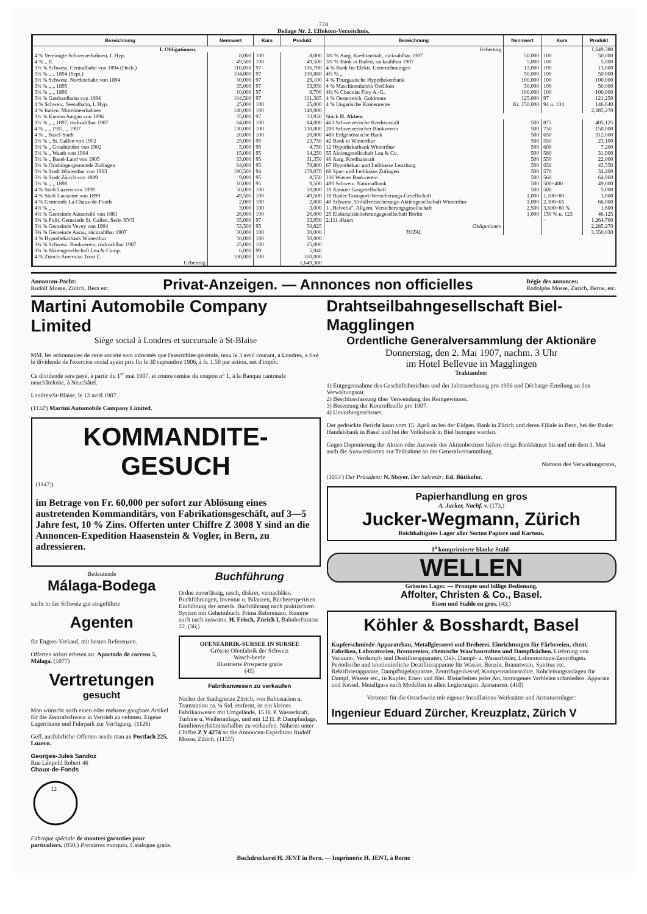724
Beilage Nr. 2. Effekten-Verzeichnis.
| Bezeichnung | Nennwert | Kurs | Produkt |
| --- | --- | --- | --- |
| I. Obligationen. | | | |
| 4 % Vereinigte Schweizerbahnen, I. Hyp. | 8,000 | 100 | 8,000 |
| 4 % „ II. | 49,500 | 100 | 49,500 |
| 3½ % Schweiz. Centralbahn von 1894 (Dezb.) | 110,000 | 97 | 106,700 |
| 3½ % „ „ 1894 (Sept.) | 104,000 | 97 | 100,880 |
| 3½ % Schweiz. Nordostbahn von 1894 | 30,000 | 97 | 29,100 |
| 3½ % „ „ 1895 | 35,000 | 97 | 33,950 |
| 3½ % „ „ 1896 | 10,000 | 97 | 9,700 |
| 3½ % Gotthardbahn von 1894 | 104,500 | 97 | 101,365 |
| 4 % Schweiz. Seetalbahn, I. Hyp. | 25,000 | 100 | 25,000 |
| 4 % Italien. Mittelmeerbahnen | 140,000 | 100 | 140,000 |
| 3½ % Kanton Aargau von 1896 | 35,000 | 97 | 33,950 |
| 3½ % „ „ 1897, rückzahlbar 1907 | 84,000 | 100 | 84,000 |
| 4 % „ „ 1901, „ 1907 | 130,000 | 100 | 130,000 |
| 4 % „ Basel-Stadt | 20,000 | 100 | 20,000 |
| 3½ % „ St. Gallen von 1902 | 25,000 | 95 | 23,750 |
| 3½ % „ Graubünden von 1902 | 5,000 | 95 | 4,750 |
| 3½ % „ Waadt von 1904 | 15,000 | 95 | 14,250 |
| 3½ % „ Basel-Land von 1905 | 33,000 | 95 | 31,350 |
| 3½ % Ortsbürgergemeinde Zofingen | 84,000 | 95 | 79,800 |
| 3½ % Stadt Winterthur von 1903 | 190,500 | 94 | 179,070 |
| 3½ % Stadt Zürich von 1889 | 9,000 | 95 | 8,550 |
| 3½ % „ „ 1898 | 10,000 | 95 | 9,500 |
| 4 % Stadt Luzern von 1899 | 50,000 | 100 | 50,000 |
| 4 % Stadt Lausanne von 1899 | 49,500 | 100 | 49,500 |
| 4 % Gemeinde La Chaux-de-Fonds | 2,000 | 100 | 2,000 |
| 4½ % „ „ | 3,000 | 100 | 3,000 |
| 4½ % Gemeinde Aussersihl von 1881 | 26,000 | 100 | 26,000 |
| 3¾ % Polit. Gemeinde St. Gallen, Serie XVII | 35,000 | 97 | 33,950 |
| 3½ % Gemeinde Vevey von 1904 | 53,500 | 95 | 50,825 |
| 3¾ % Gemeinde Aarau, rückzahlbar 1907 | 30,000 | 100 | 30,000 |
| 4 % Hypothekarbank Winterthur | 50,000 | 100 | 50,000 |
| 3¾ % Schweiz. Bankverein, rückzahlbar 1907 | 25,000 | 100 | 25,000 |
| 3¾ % Aktiengesellschaft Leu & Comp. | 6,000 | 99 | 5,940 |
| 4 % Zürich-American Trust C. | 100,000 | 100 | 100,000 |
| Uebertrag | | | 1,649,380 |
| Bezeichnung | Nennwert | Kurs | Produkt |
| --- | --- | --- | --- |
| Uebertrag | | | 1,649,380 |
| 3¾ % Aarg. Kreditanstalt, rückzahlbar 1907 | 50,000 | 100 | 50,000 |
| 3¾ % Bank in Baden, rückzahlbar 1907 | 5,000 | 100 | 5,000 |
| 4 % Bank für Elektr. Unternehmungen | 13,000 | 100 | 13,000 |
| 4½ % „ | 50,000 | 100 | 50,000 |
| 4 % Thurgauische Hypothekenbank | 100,000 | 100 | 100,000 |
| 4 % Maschinenfabrik Oerlikon | 50,000 | 100 | 50,000 |
| 4½ % Chocolat Frey A.-G. | 100,000 | 100 | 100,000 |
| 4 % Oesterreich. Goldrente | 125,000 | 97 | 121,250 |
| 4 % Ungarische Kronenrente | Kr. 150,000 | 94 u. 104 | 146,640 |
| | | | 2,285,270 |
| Stück II. Aktien. | | | |
| 463 Schweizerische Kreditanstalt | 500 | 875 | 405,125 |
| 200 Schweizerischer Bankverein | 500 | 750 | 150,000 |
| 480 Eidgenössische Bank | 500 | 650 | 312,000 |
| 42 Bank in Winterthur | 500 | 550 | 23,100 |
| 12 Hypothekarbank Winterthur | 500 | 600 | 7,200 |
| 55 Aktiengesellschaft Leu & Co. | 500 | 580 | 31,900 |
| 40 Aarg. Kreditanstalt | 500 | 550 | 22,000 |
| 67 Hypothekar- und Leihkasse Lenzburg | 500 | 650 | 43,550 |
| 60 Spar- und Leihkasse Zofingen | 500 | 570 | 34,200 |
| 116 Wiener Bankverein | 500 | 560 | 64,960 |
| 490 Schweiz. Nationalbank | 500 | 500÷400 | 49,000 |
| 10 Aarauer Gasgesellschaft | 500 | 500 | 5,000 |
| 10 Basler Transport-Versicherungs-Gesellschaft | 1,000 | 1,100÷80 | 3,000 |
| 40 Schweiz. Unfallversicherungs-Aktiengesellschaft Winterthur | 1,000 | 2,300÷65 | 66,000 |
| 1 „Helvetia", Allgem. Versicherungsgesellschaft | 2,500 | 3,600÷80 % | 1,600 |
| 25 Elektrizitätslieferungsgesellschaft Berlin | 1,000 | 150 % u. 123 | 46,125 |
| 2,111 Aktien | | - | 1,264,760 |
| Obligationen | | | 2,285,270 |
| TOTAL | | | 3,550,030 |
Annoncen-Pacht:
Rudolf Mosse, Zürich, Bern etc.
Privat-Anzeigen. — Annonces non officielles
Régie des annonces:
Rodolphe Mosse, Zurich, Berne, etc.
Martini Automobile Company Limited
Siège social à Londres et succursale à St-Blaise
MM. les actionnaires de cette société sont informés que l'assemblée générale, tenu le 3 avril courant, à Londres, a fixé le dividende de l'exercice social ayant pris fin le 30 septembre 1906, à fr. 1.50 par action, net d'impôt.
Ce dividende sera payé, à partir du 1<sup>er</sup> mai 1907, et contre remise du coupon n° 1, à la Banque cantonale neuchâteloise, à Neuchâtel.
Londres/St-Blaise, le 12 avril 1907.
(1132') Martini Automobile Company Limited.
KOMMANDITE-GESUCH
(1147;)
im Betrage von Fr. 60,000 per sofort zur Ablösung eines austretenden Kommanditärs, von Fabrikationsgeschäft, auf 3—5 Jahre fest, 10 % Zins. Offerten unter Chiffre Z 3008 Y sind an die Annoncen-Expedition Haasenstein & Vogler, in Bern, zu adressieren.
Bedeutende
Málaga-Bodega
sucht in der Schweiz gut eingeführte
Agenten
für Engros-Verkauf, mit besten Referenzen.
Offerten sofort erbeten an: Apartado de correos 5, Málaga. (1077)
Vertretungen
gesucht
Man wünscht noch einen oder mehrere gangbare Artikel für die Zentralschweiz in Vertrieb zu nehmen. Eigene Lagerräume und Fuhrpark zur Verfügung. (1126)
Gefl. ausführliche Offerten sende man an Postfach 225, Luzern.
Georges-Jules Sandoz
Rue Léopold Robert 46
Chaux-de-Fonds
12
Fabrique spéciale de montres garanties pour particuliers. (850;) Premières marques. Catalogue gratis.
Buchführung
Ordne zuverlässig, rasch, diskret, vernachläss. Buchführungen, Inventur u. Bilanzen, Bücherexpertisen. Einführung der amerik. Buchführung nach praktischem System mit Geheimbuch. Prima Referenzen. Komme auch nach auswärts. H. Frisch, Zürich I, Bahnhofstrasse 22. (36;)
OFENFABRIK-SURSEE IN SURSEE
Grösste Ofenfabrik der Schweiz
Wasch-herde
Illustrierte Prospecte gratis
(45)
Fabrikanwesen zu verkaufen
Nächst der Stadtgrenze Zürich, von Bahnstation u. Tramstation ca. ¼ Std. entfernt, ist ein kleines Fabrikanwesen mit Umgelände, 15 H. P. Wasserkraft, Turbine u. Weiheranlage, und mit 12 H. P. Dampfanlage, familienverhältnissehalber zu verkaufen. Näheres unter Chiffre Z Y 4274 an die Annoncen-Expedition Rudolf Mosse, Zürich. (1155')
Drahtseilbahngesellschaft Biel-Magglingen
Ordentliche Generalversammlung der Aktionäre
Donnerstag, den 2. Mai 1907, nachm. 3 Uhr
im Hotel Bellevue in Magglingen
Traktanden:
1) Entgegennahme des Geschäftsberichtes und der Jahresrechnung pro 1906 und Décharge-Erteilung an den Verwaltungsrat.
2) Beschlussfassung über Verwendung des Reingewinnes.
3) Besetzung der Kontrollstelle pro 1907.
4) Unvorhergesehenes.
Der gedruckte Bericht kann vom 15. April an bei der Eidgen. Bank in Zürich und deren Filiale in Bern, bei der Basler Handelsbank in Basel und bei der Volksbank in Biel bezogen werden.
Gegen Deponierung der Aktien oder Ausweis des Aktienbesitzes liefern obige Bankhäuser bis und mit dem 1. Mai auch die Ausweiskarten zur Teilnahme an der Generalversammlung.
Namens des Verwaltungsrates,
(1053') Der Präsident: N. Meyer. Der Sekretär: Ed. Bütikofer.
Papierhandlung en gros
A. Jucker, Nachf. v. (173,)
Jucker-Wegmann, Zürich
Reichhaltigstes Lager aller Sorten Papiere und Kartons.
I<sup>a</sup> komprimierte blanke Stahl-
WELLEN
Grösstes Lager. — Prompte und billige Bedienung.
Affolter, Christen & Co., Basel.
Eisen und Stahle en gros. (43;)
Köhler & Bosshardt, Basel
Kupferschmiede-Apparatebau, Metallgiesserei und Dreherei. Einrichtungen für Färbereien, chem. Fabriken, Laboratorien, Brennereien, chemische Waschanstalten und Dampfküchen. Lieferung von Vacuum-, Verdampf- und Destillierapparaten, Oel-, Dampf- u. Wasserbäder, Laboratoriums-Zentrifugen. Periodische und kontinuierliche Destillierapparate für Wasser, Benzin, Branntwein, Spiritus etc. Rektifizierapparate, Dampfbügelapparate, Zentrifugenkessel, Kompensationsrohre, Rohrleitungsanlagen für Dampf, Wasser etc., in Kupfer, Eisen und Blei. Bleiarbeiten jeder Art, homogenes Verbleien schmiedeis. Apparate und Kessel. Metallguss nach Modellen in allen Legierungen. Armaturen. (410)
Vertreter für die Ostschweiz mit eigener Installations-Werkstätte und Armaturenlager:
Ingenieur Eduard Zürcher, Kreuzplatz, Zürich V
Buchdruckerei H. JENT in Bern. — Imprimerie H. JENT, à Berne